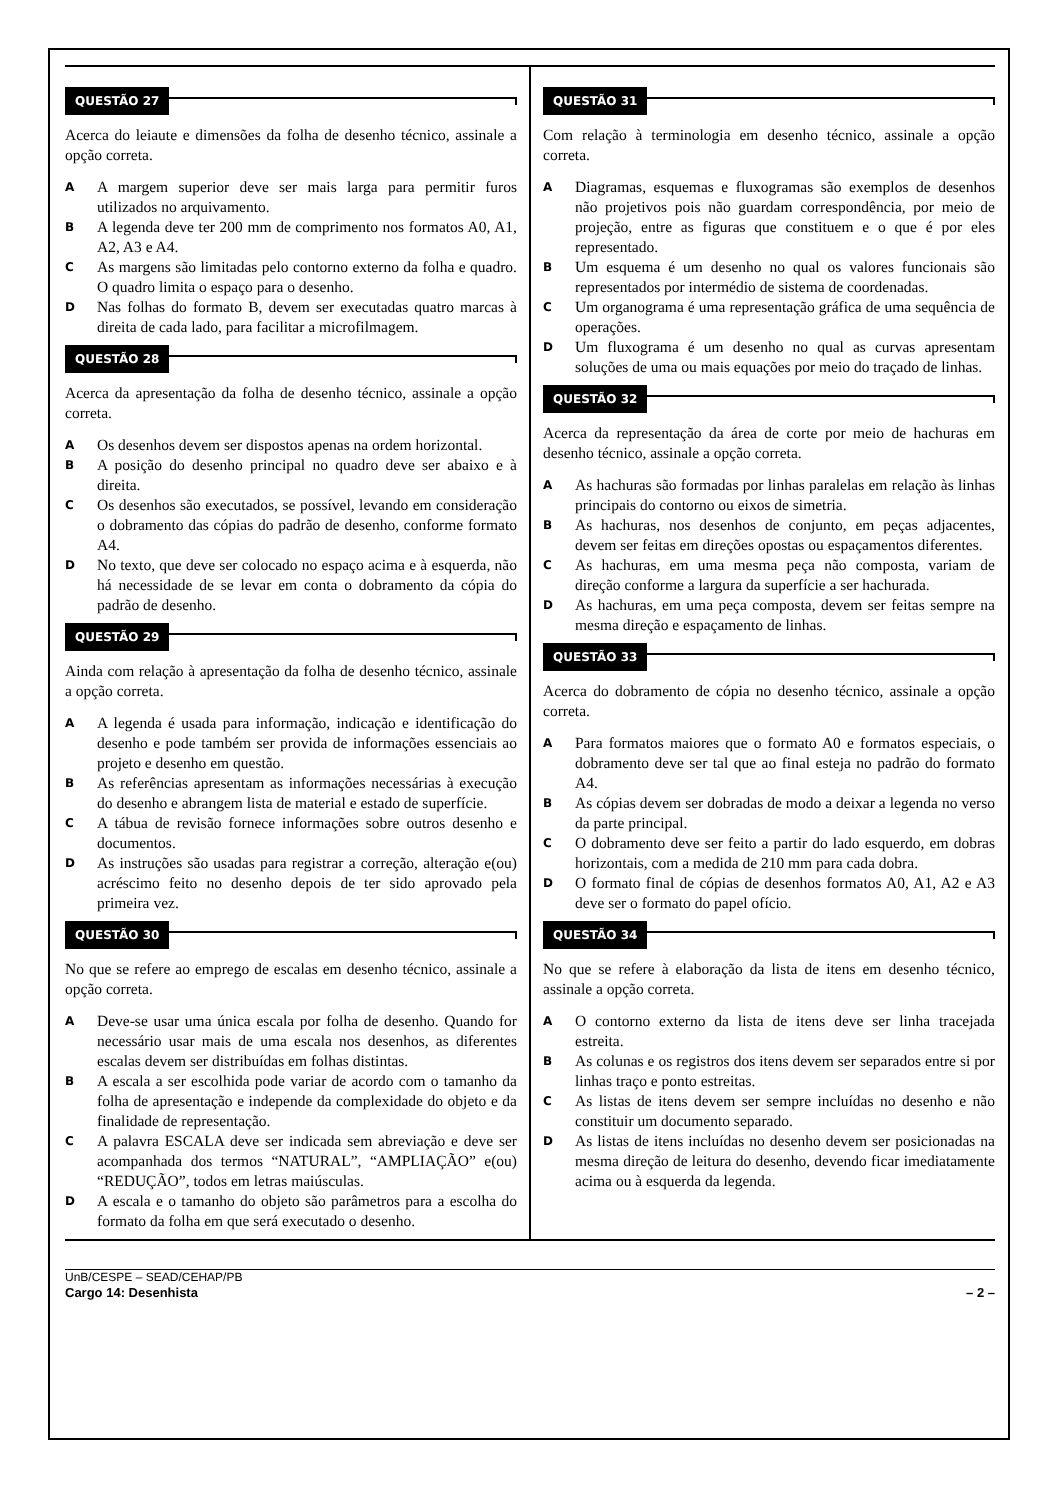QUESTÃO 27
Acerca do leiaute e dimensões da folha de desenho técnico, assinale a opção correta.
A
A margem superior deve ser mais larga para permitir furos utilizados no arquivamento.
B
A legenda deve ter 200 mm de comprimento nos formatos A0, A1, A2, A3 e A4.
C
As margens são limitadas pelo contorno externo da folha e quadro. O quadro limita o espaço para o desenho.
D
Nas folhas do formato B, devem ser executadas quatro marcas à direita de cada lado, para facilitar a microfilmagem.
QUESTÃO 28
Acerca da apresentação da folha de desenho técnico, assinale a opção correta.
A
Os desenhos devem ser dispostos apenas na ordem horizontal.
B
A posição do desenho principal no quadro deve ser abaixo e à direita.
C
Os desenhos são executados, se possível, levando em consideração o dobramento das cópias do padrão de desenho, conforme formato A4.
D
No texto, que deve ser colocado no espaço acima e à esquerda, não há necessidade de se levar em conta o dobramento da cópia do padrão de desenho.
QUESTÃO 29
Ainda com relação à apresentação da folha de desenho técnico, assinale a opção correta.
A
A legenda é usada para informação, indicação e identificação do desenho e pode também ser provida de informações essenciais ao projeto e desenho em questão.
B
As referências apresentam as informações necessárias à execução do desenho e abrangem lista de material e estado de superfície.
C
A tábua de revisão fornece informações sobre outros desenho e documentos.
D
As instruções são usadas para registrar a correção, alteração e(ou) acréscimo feito no desenho depois de ter sido aprovado pela primeira vez.
QUESTÃO 30
No que se refere ao emprego de escalas em desenho técnico, assinale a opção correta.
A
Deve-se usar uma única escala por folha de desenho. Quando for necessário usar mais de uma escala nos desenhos, as diferentes escalas devem ser distribuídas em folhas distintas.
B
A escala a ser escolhida pode variar de acordo com o tamanho da folha de apresentação e independe da complexidade do objeto e da finalidade de representação.
C
A palavra ESCALA deve ser indicada sem abreviação e deve ser acompanhada dos termos “NATURAL”, “AMPLIAÇÃO” e(ou) “REDUÇÃO”, todos em letras maiúsculas.
D
A escala e o tamanho do objeto são parâmetros para a escolha do formato da folha em que será executado o desenho.
QUESTÃO 31
Com relação à terminologia em desenho técnico, assinale a opção correta.
A
Diagramas, esquemas e fluxogramas são exemplos de desenhos não projetivos pois não guardam correspondência, por meio de projeção, entre as figuras que constituem e o que é por eles representado.
B
Um esquema é um desenho no qual os valores funcionais são representados por intermédio de sistema de coordenadas.
C
Um organograma é uma representação gráfica de uma sequência de operações.
D
Um fluxograma é um desenho no qual as curvas apresentam soluções de uma ou mais equações por meio do traçado de linhas.
QUESTÃO 32
Acerca da representação da área de corte por meio de hachuras em desenho técnico, assinale a opção correta.
A
As hachuras são formadas por linhas paralelas em relação às linhas principais do contorno ou eixos de simetria.
B
As hachuras, nos desenhos de conjunto, em peças adjacentes, devem ser feitas em direções opostas ou espaçamentos diferentes.
C
As hachuras, em uma mesma peça não composta, variam de direção conforme a largura da superfície a ser hachurada.
D
As hachuras, em uma peça composta, devem ser feitas sempre na mesma direção e espaçamento de linhas.
QUESTÃO 33
Acerca do dobramento de cópia no desenho técnico, assinale a opção correta.
A
Para formatos maiores que o formato A0 e formatos especiais, o dobramento deve ser tal que ao final esteja no padrão do formato A4.
B
As cópias devem ser dobradas de modo a deixar a legenda no verso da parte principal.
C
O dobramento deve ser feito a partir do lado esquerdo, em dobras horizontais, com a medida de 210 mm para cada dobra.
D
O formato final de cópias de desenhos formatos A0, A1, A2 e A3 deve ser o formato do papel ofício.
QUESTÃO 34
No que se refere à elaboração da lista de itens em desenho técnico, assinale a opção correta.
A
O contorno externo da lista de itens deve ser linha tracejada estreita.
B
As colunas e os registros dos itens devem ser separados entre si por linhas traço e ponto estreitas.
C
As listas de itens devem ser sempre incluídas no desenho e não constituir um documento separado.
D
As listas de itens incluídas no desenho devem ser posicionadas na mesma direção de leitura do desenho, devendo ficar imediatamente acima ou à esquerda da legenda.
UnB/CESPE – SEAD/CEHAP/PB
Cargo 14: Desenhista – 2 –